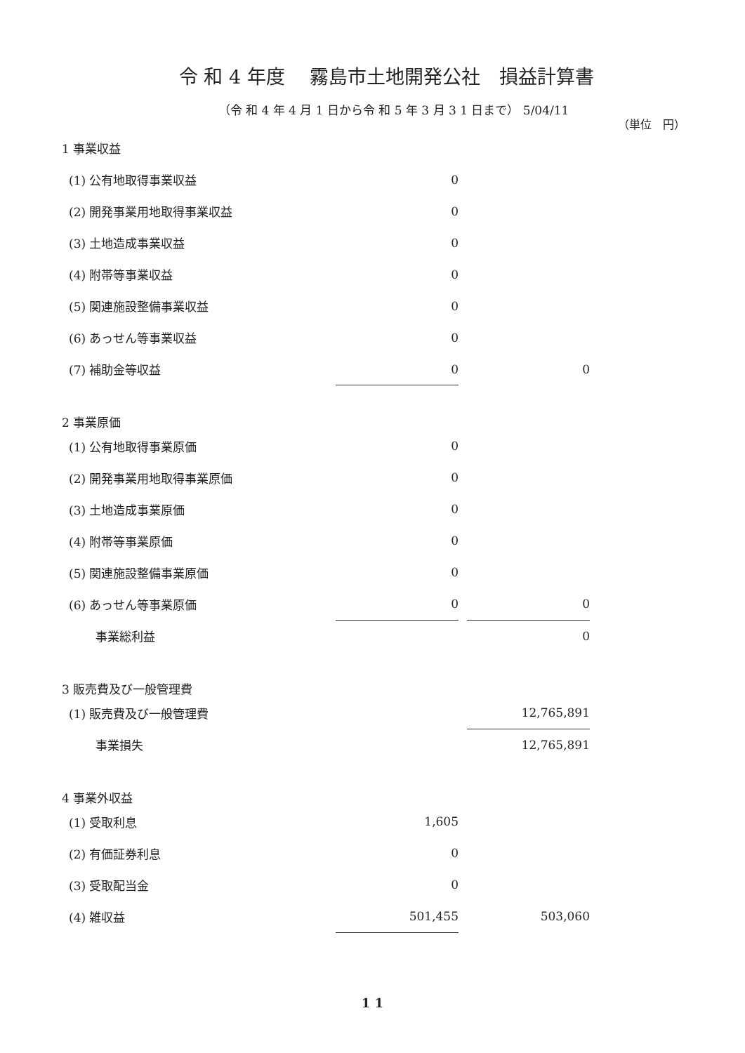令 和 4 年度　 霧島市土地開発公社　損益計算書
（令 和 4 年 4 月 1 日から令 和 5 年 3 月 3 1 日まで） 5/04/11
（単位　円）
| 1 事業収益 | | | |
| (1) 公有地取得事業収益 | 0 | | |
| (2) 開発事業用地取得事業収益 | 0 | | |
| (3) 土地造成事業収益 | 0 | | |
| (4) 附帯等事業収益 | 0 | | |
| (5) 関連施設整備事業収益 | 0 | | |
| (6) あっせん等事業収益 | 0 | | |
| (7) 補助金等収益 | 0 | | 0 |
| 2 事業原価 | | | |
| (1) 公有地取得事業原価 | 0 | | |
| (2) 開発事業用地取得事業原価 | 0 | | |
| (3) 土地造成事業原価 | 0 | | |
| (4) 附帯等事業原価 | 0 | | |
| (5) 関連施設整備事業原価 | 0 | | |
| (6) あっせん等事業原価 | 0 | | 0 |
| 事業総利益 | | | 0 |
| 3 販売費及び一般管理費 | | | |
| (1) 販売費及び一般管理費 | | | 12,765,891 |
| 事業損失 | | | 12,765,891 |
| 4 事業外収益 | | | |
| (1) 受取利息 | 1,605 | | |
| (2) 有価証券利息 | 0 | | |
| (3) 受取配当金 | 0 | | |
| (4) 雑収益 | 501,455 | | 503,060 |
1 1